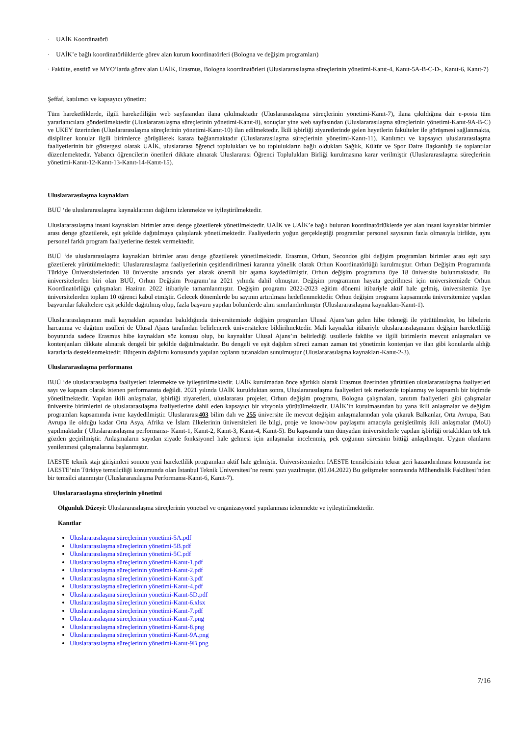· UAİK Koordinatörü
· UAİK’e bağlı koordinatörlüklerde görev alan kurum koordinatörleri (Bologna ve değişim programları)
· Fakülte, enstitü ve MYO’larda görev alan UAİK, Erasmus, Bologna koordinatörleri (Uluslararasılaşma süreçlerinin yönetimi-Kanıt-4, Kanıt-5A-B-C-D-, Kanıt-6, Kanıt-7)
Şeffaf, katılımcı ve kapsayıcı yönetim:
Tüm hareketliklerde, ilgili hareketliliğin web sayfasından ilana çıkılmaktadır (Uluslararasılaşma süreçlerinin yönetimi-Kanıt-7), ilana çıkıldığına dair e-posta tüm yararlanıcılara gönderilmektedir (Uluslararasılaşma süreçlerinin yönetimi-Kanıt-8), sonuçlar yine web sayfasından (Uluslararasılaşma süreçlerinin yönetimi-Kanıt-9A-B-C) ve UKEY üzerinden (Uluslararasılaşma süreçlerinin yönetimi-Kanıt-10) ilan edilmektedir. İkili işbirliği ziyaretlerinde gelen heyetlerin fakülteler ile görüşmesi sağlanmakta, disipliner konular ilgili birimlerce görüşülerek karara bağlanmaktadır (Uluslararasılaşma süreçlerinin yönetimi-Kanıt-11). Katılımcı ve kapsayıcı uluslararasılaşma faaliyetlerinin bir göstergesi olarak UAİK, uluslararası öğrenci toplulukları ve bu toplulukların bağlı oldukları Sağlık, Kültür ve Spor Daire Başkanlığı ile toplantılar düzenlemektedir. Yabancı öğrencilerin önerileri dikkate alınarak Uluslararası Öğrenci Toplulukları Birliği kurulmasına karar verilmiştir (Uluslararasılaşma süreçlerinin yönetimi-Kanıt-12-Kanıt-13-Kanıt-14-Kanıt-15).
Uluslararasılaşma kaynakları
BUÜ ‘de uluslararasılaşma kaynaklarının dağılımı izlenmekte ve iyileştirilmektedir.
Uluslararasılaşma insani kaynakları birimler arası denge gözetilerek yönetilmektedir. UAİK ve UAİK’e bağlı bulunan koordinatörlüklerde yer alan insani kaynaklar birimler arası denge gözetilerek, eşit şekilde dağıtılmaya çalışılarak yönetilmektedir. Faaliyetlerin yoğun gerçekleştiği programlar personel sayısının fazla olmasıyla birlikte, aynı personel farklı program faaliyetlerine destek vermektedir.
BUÜ ‘de uluslararasılaşma kaynakları birimler arası denge gözetilerek yönetilmektedir. Erasmus, Orhun, Secondos gibi değişim programları birimler arası eşit sayı gözetilerek yürütülmektedir. Uluslararasılaşma faaliyetlerinin çeşitlendirilmesi kararına yönelik olarak Orhun Koordinatörlüğü kurulmuştur. Orhun Değişim Programında Türkiye Üniversitelerinden 18 üniversite arasında yer alarak önemli bir aşama kaydedilmiştir. Orhun değişim programına üye 18 üniversite bulunmaktadır. Bu üniversitelerden biri olan BUÜ, Orhun Değişim Programı’na 2021 yılında dahil olmuştur. Değişim programının hayata geçirilmesi için üniversitemizde Orhun Koordinatörlüğü çalışmaları Haziran 2022 itibariyle tamamlanmıştır. Değişim programı 2022-2023 eğitim dönemi itibariyle aktif hale gelmiş, üniversitemiz üye üniversitelerden toplam 10 öğrenci kabul etmiştir. Gelecek dönemlerde bu sayının artırılması hedeflenmektedir. Orhun değişim programı kapsamında üniversitemize yapılan başvurular fakültelere eşit şekilde dağıtılmış olup, fazla başvuru yapılan bölümlerde alım sınırlandırılmıştır (Uluslararasılaşma kaynakları-Kanıt-1).
Uluslararasılaşmanın mali kaynakları açısından bakıldığında üniversitemizde değişim programları Ulusal Ajans’tan gelen hibe ödeneği ile yürütülmekte, bu hibelerin harcanma ve dağıtım usülleri de Ulusal Ajans tarafından belirlenerek üniversitelere bildirilmektedir. Mali kaynaklar itibariyle uluslararasılaşmanın değişim hareketliliği boyutunda sadece Erasmus hibe kaynakları söz konusu olup, bu kaynaklar Ulusal Ajans’ın belirlediği usullerle fakülte ve ilgili birimlerin mevcut anlaşmaları ve kontenjanları dikkate alınarak dengeli bir şekilde dağıtılmaktadır. Bu dengeli ve eşit dağılım süreci zaman zaman üst yönetimin kontenjan ve ilan gibi konularda aldığı kararlarla desteklenmektedir. Bütçenin dağılımı konusunda yapılan toplantı tutanakları sunulmuştur (Uluslararasılaşma kaynakları-Kanıt-2-3).
Uluslararasılaşma performansı
BUÜ ‘de uluslararasılaşma faaliyetleri izlenmekte ve iyileştirilmektedir. UAİK kurulmadan önce ağırlıklı olarak Erasmus üzerinden yürütülen uluslararasılaşma faaliyetleri sayı ve kapsam olarak istenen performansta değildi. 2021 yılında UAİK kurulduktan sonra, Uluslararasılaşma faaliyetleri tek merkezde toplanmış ve kapsamlı bir biçimde yönetilmektedir. Yapılan ikili anlaşmalar, işbirliği ziyaretleri, uluslararası projeler, Orhun değişim programı, Bologna çalışmaları, tanıtım faaliyetleri gibi çalışmalar üniversite birimlerini de uluslararasılaşma faaliyetlerine dahil eden kapsayıcı bir vizyonla yürütülmektedir. UAİK’in kurulmasından bu yana ikili anlaşmalar ve değişim programları kapsamında ivme kaydedilmiştir. Uluslararası403 bilim dalı ve 255 üniversite ile mevcut değişim anlaşmalarından yola çıkarak Balkanlar, Orta Avrupa, Batı Avrupa ile olduğu kadar Orta Asya, Afrika ve İslam ülkelerinin üniversiteleri ile bilgi, proje ve know-how paylaşımı amacıyla genişletilmiş ikili anlaşmalar (MoU) yapılmaktadır ( Uluslararasılaşma performansı- Kanıt-1, Kanıt-2, Kanıt-3, Kanıt-4, Kanıt-5). Bu kapsamda tüm dünyadan üniversitelerle yapılan işbirliği ortaklıkları tek tek gözden geçirilmiştir. Anlaşmaların sayıdan ziyade fonksiyonel hale gelmesi için anlaşmalar incelenmiş, pek çoğunun süresinin bittiği anlaşılmıştır. Uygun olanların yenilenmesi çalışmalarına başlanmıştır.
IAESTE teknik stajı girişimleri sonucu yeni hareketlilik programları aktif hale gelmiştir. Üniversitemizden IAESTE temsilcisinin tekrar geri kazandırılması konusunda ise IAESTE’nin Türkiye temsilciliği konumunda olan İstanbul Teknik Üniversitesi’ne resmi yazı yazılmıştır. (05.04.2022) Bu gelişmeler sonrasında Mühendislik Fakültesi’nden bir temsilci atanmıştır (Uluslararasılaşma Performansı-Kanıt-6, Kanıt-7).
Uluslararasılaşma süreçlerinin yönetimi
Olgunluk Düzeyi: Uluslararasılaşma süreçlerinin yönetsel ve organizasyonel yapılanması izlenmekte ve iyileştirilmektedir.
Kanıtlar
Uluslararasılaşma süreçlerinin yönetimi-5A.pdf
Uluslararasılaşma süreçlerinin yönetimi-5B.pdf
Uluslararasılaşma süreçlerinin yönetimi-5C.pdf
Uluslararasılaşma süreçlerinin yönetimi-Kanıt-1.pdf
Uluslararasılaşma süreçlerinin yönetimi-Kanıt-2.pdf
Uluslararasılaşma süreçlerinin yönetimi-Kanıt-3.pdf
Uluslararasılaşma süreçlerinin yönetimi-Kanıt-4.pdf
Uluslararasılaşma süreçlerinin yönetimi-Kanıt-5D.pdf
Uluslararasılaşma süreçlerinin yönetimi-Kanıt-6.xlsx
Uluslararasılaşma süreçlerinin yönetimi-Kanıt-7.pdf
Uluslararasılaşma süreçlerinin yönetimi-Kanıt-7.png
Uluslararasılaşma süreçlerinin yönetimi-Kanıt-8.png
Uluslararasılaşma süreçlerinin yönetimi-Kanıt-9A.png
Uluslararasılaşma süreçlerinin yönetimi-Kanıt-9B.png
7/16